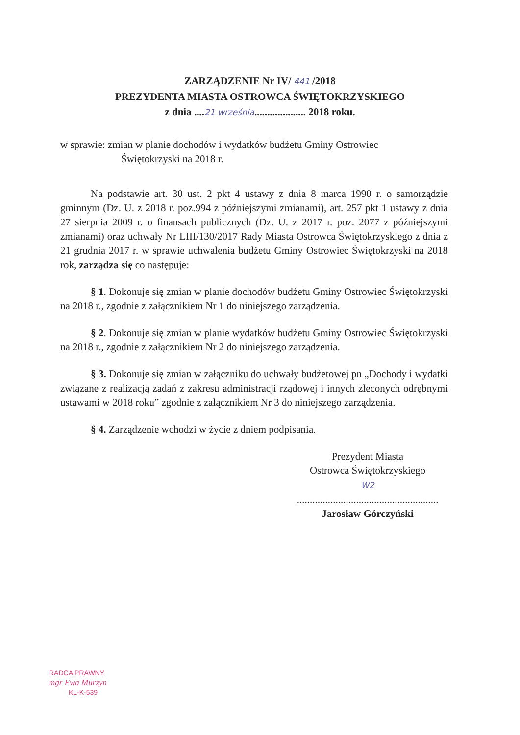ZARZĄDZENIE Nr IV/ 441 /2018
PREZYDENTA MIASTA OSTROWCA ŚWIĘTOKRZYSKIEGO
z dnia ....21 września.................... 2018 roku.
w sprawie: zmian w planie dochodów i wydatków budżetu Gminy Ostrowiec
Świętokrzyski na 2018 r.
Na podstawie art. 30 ust. 2 pkt 4 ustawy z dnia 8 marca 1990 r. o samorządzie gminnym (Dz. U. z 2018 r. poz.994 z późniejszymi zmianami), art. 257 pkt 1 ustawy z dnia 27 sierpnia 2009 r. o finansach publicznych (Dz. U. z 2017 r. poz. 2077 z późniejszymi zmianami) oraz uchwały Nr LIII/130/2017 Rady Miasta Ostrowca Świętokrzyskiego z dnia z 21 grudnia 2017 r. w sprawie uchwalenia budżetu Gminy Ostrowiec Świętokrzyski na 2018 rok, zarządza się co następuje:
§ 1. Dokonuje się zmian w planie dochodów budżetu Gminy Ostrowiec Świętokrzyski na 2018 r., zgodnie z załącznikiem Nr 1 do niniejszego zarządzenia.
§ 2. Dokonuje się zmian w planie wydatków budżetu Gminy Ostrowiec Świętokrzyski na 2018 r., zgodnie z załącznikiem Nr 2 do niniejszego zarządzenia.
§ 3. Dokonuje się zmian w załączniku do uchwały budżetowej pn „Dochody i wydatki związane z realizacją zadań z zakresu administracji rządowej i innych zleconych odrębnymi ustawami w 2018 roku” zgodnie z załącznikiem Nr 3 do niniejszego zarządzenia.
§ 4. Zarządzenie wchodzi w życie z dniem podpisania.
Prezydent Miasta
Ostrowca Świętokrzyskiego
W2
.......................................................
Jarosław Górczyński
RADCA PRAWNY
mgr Ewa Murzyn
KL-K-539